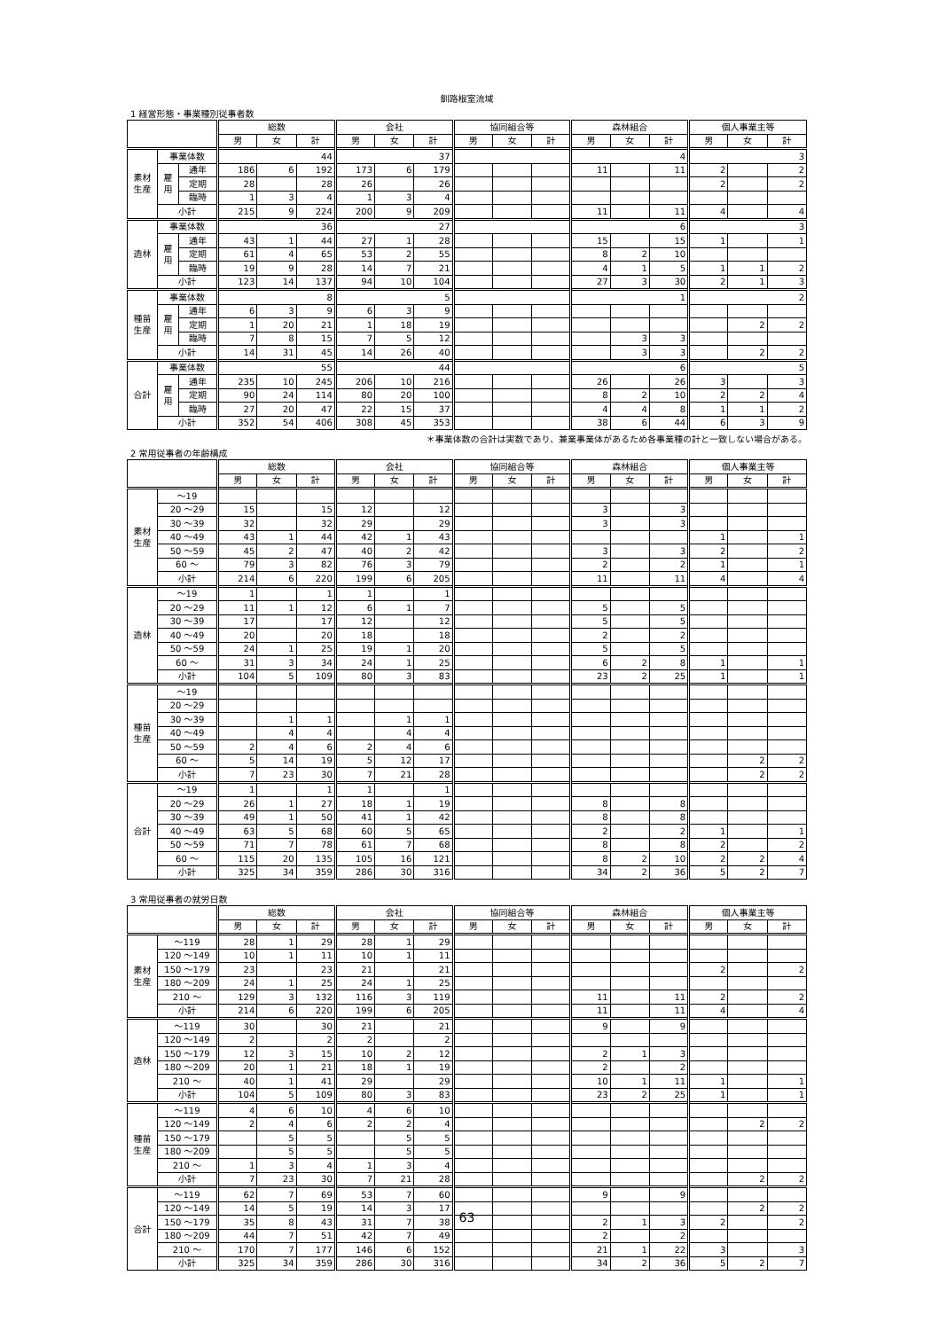釧路根室流域
1 経営形態・事業種別従事者数
| | | | 総数 | | | 会社 | | | 協同組合等 | | | 森林組合 | | | 個人事業主等 | | |
| --- | --- | --- | --- | --- | --- | --- | --- | --- | --- | --- | --- | --- | --- | --- | --- | --- | --- |
| | | | 男 | 女 | 計 | 男 | 女 | 計 | 男 | 女 | 計 | 男 | 女 | 計 | 男 | 女 | 計 |
| 素材 生産 | 事業体数 | | 44 | | | 37 | | | | | | 4 | | | 3 | | |
| | 雇 用 | 通年 | 186 | 6 | 192 | 173 | 6 | 179 | | | | 11 | | 11 | 2 | | 2 |
| | | 定期 | 28 | | 28 | 26 | | 26 | | | | | | | 2 | | 2 |
| | | 臨時 | 1 | 3 | 4 | 1 | 3 | 4 | | | | | | | | | |
| | 小計 | | 215 | 9 | 224 | 200 | 9 | 209 | | | | 11 | | 11 | 4 | | 4 |
| 造林 | 事業体数 | | 36 | | | 27 | | | | | | 6 | | | 3 | | |
| | 雇 用 | 通年 | 43 | 1 | 44 | 27 | 1 | 28 | | | | 15 | | 15 | 1 | | 1 |
| | | 定期 | 61 | 4 | 65 | 53 | 2 | 55 | | | | 8 | 2 | 10 | | | |
| | | 臨時 | 19 | 9 | 28 | 14 | 7 | 21 | | | | 4 | 1 | 5 | 1 | 1 | 2 |
| | 小計 | | 123 | 14 | 137 | 94 | 10 | 104 | | | | 27 | 3 | 30 | 2 | 1 | 3 |
| 種苗 生産 | 事業体数 | | 8 | | | 5 | | | | | | 1 | | | 2 | | |
| | 雇 用 | 通年 | 6 | 3 | 9 | 6 | 3 | 9 | | | | | | | | | |
| | | 定期 | 1 | 20 | 21 | 1 | 18 | 19 | | | | | | | | 2 | 2 |
| | | 臨時 | 7 | 8 | 15 | 7 | 5 | 12 | | | | | 3 | 3 | | | |
| | 小計 | | 14 | 31 | 45 | 14 | 26 | 40 | | | | | 3 | 3 | | 2 | 2 |
| 合計 | 事業体数 | | 55 | | | 44 | | | | | | 6 | | | 5 | | |
| | 雇 用 | 通年 | 235 | 10 | 245 | 206 | 10 | 216 | | | | 26 | | 26 | 3 | | 3 |
| | | 定期 | 90 | 24 | 114 | 80 | 20 | 100 | | | | 8 | 2 | 10 | 2 | 2 | 4 |
| | | 臨時 | 27 | 20 | 47 | 22 | 15 | 37 | | | | 4 | 4 | 8 | 1 | 1 | 2 |
| | 小計 | | 352 | 54 | 406 | 308 | 45 | 353 | | | | 38 | 6 | 44 | 6 | 3 | 9 |
＊事業体数の合計は実数であり、兼業事業体があるため各事業種の計と一致しない場合がある。
2 常用従事者の年齢構成
| | | 総数 | | | 会社 | | | 協同組合等 | | | 森林組合 | | | 個人事業主等 | | |
| --- | --- | --- | --- | --- | --- | --- | --- | --- | --- | --- | --- | --- | --- | --- | --- | --- |
| | | 男 | 女 | 計 | 男 | 女 | 計 | 男 | 女 | 計 | 男 | 女 | 計 | 男 | 女 | 計 |
| 素材 生産 | ～19 | | | | | | | | | | | | | | | |
| | 20 ～29 | 15 | | 15 | 12 | | 12 | | | | 3 | | 3 | | | |
| | 30 ～39 | 32 | | 32 | 29 | | 29 | | | | 3 | | 3 | | | |
| | 40 ～49 | 43 | 1 | 44 | 42 | 1 | 43 | | | | | | | 1 | | 1 |
| | 50 ～59 | 45 | 2 | 47 | 40 | 2 | 42 | | | | 3 | | 3 | 2 | | 2 |
| | 60 ～ | 79 | 3 | 82 | 76 | 3 | 79 | | | | 2 | | 2 | 1 | | 1 |
| | 小計 | 214 | 6 | 220 | 199 | 6 | 205 | | | | 11 | | 11 | 4 | | 4 |
| 造林 | ～19 | 1 | | 1 | 1 | | 1 | | | | | | | | | |
| | 20 ～29 | 11 | 1 | 12 | 6 | 1 | 7 | | | | 5 | | 5 | | | |
| | 30 ～39 | 17 | | 17 | 12 | | 12 | | | | 5 | | 5 | | | |
| | 40 ～49 | 20 | | 20 | 18 | | 18 | | | | 2 | | 2 | | | |
| | 50 ～59 | 24 | 1 | 25 | 19 | 1 | 20 | | | | 5 | | 5 | | | |
| | 60 ～ | 31 | 3 | 34 | 24 | 1 | 25 | | | | 6 | 2 | 8 | 1 | | 1 |
| | 小計 | 104 | 5 | 109 | 80 | 3 | 83 | | | | 23 | 2 | 25 | 1 | | 1 |
| 種苗 生産 | ～19 | | | | | | | | | | | | | | | |
| | 20 ～29 | | | | | | | | | | | | | | | |
| | 30 ～39 | | 1 | 1 | | 1 | 1 | | | | | | | | | |
| | 40 ～49 | | 4 | 4 | | 4 | 4 | | | | | | | | | |
| | 50 ～59 | 2 | 4 | 6 | 2 | 4 | 6 | | | | | | | | | |
| | 60 ～ | 5 | 14 | 19 | 5 | 12 | 17 | | | | | | | | 2 | 2 |
| | 小計 | 7 | 23 | 30 | 7 | 21 | 28 | | | | | | | | 2 | 2 |
| 合計 | ～19 | 1 | | 1 | 1 | | 1 | | | | | | | | | |
| | 20 ～29 | 26 | 1 | 27 | 18 | 1 | 19 | | | | 8 | | 8 | | | |
| | 30 ～39 | 49 | 1 | 50 | 41 | 1 | 42 | | | | 8 | | 8 | | | |
| | 40 ～49 | 63 | 5 | 68 | 60 | 5 | 65 | | | | 2 | | 2 | 1 | | 1 |
| | 50 ～59 | 71 | 7 | 78 | 61 | 7 | 68 | | | | 8 | | 8 | 2 | | 2 |
| | 60 ～ | 115 | 20 | 135 | 105 | 16 | 121 | | | | 8 | 2 | 10 | 2 | 2 | 4 |
| | 小計 | 325 | 34 | 359 | 286 | 30 | 316 | | | | 34 | 2 | 36 | 5 | 2 | 7 |
3 常用従事者の就労日数
| | | 総数 | | | 会社 | | | 協同組合等 | | | 森林組合 | | | 個人事業主等 | | |
| --- | --- | --- | --- | --- | --- | --- | --- | --- | --- | --- | --- | --- | --- | --- | --- | --- |
| | | 男 | 女 | 計 | 男 | 女 | 計 | 男 | 女 | 計 | 男 | 女 | 計 | 男 | 女 | 計 |
| 素材 生産 | ～119 | 28 | 1 | 29 | 28 | 1 | 29 | | | | | | | | | |
| | 120 ～149 | 10 | 1 | 11 | 10 | 1 | 11 | | | | | | | | | |
| | 150 ～179 | 23 | | 23 | 21 | | 21 | | | | | | | 2 | | 2 |
| | 180 ～209 | 24 | 1 | 25 | 24 | 1 | 25 | | | | | | | | | |
| | 210 ～ | 129 | 3 | 132 | 116 | 3 | 119 | | | | 11 | | 11 | 2 | | 2 |
| | 小計 | 214 | 6 | 220 | 199 | 6 | 205 | | | | 11 | | 11 | 4 | | 4 |
| 造林 | ～119 | 30 | | 30 | 21 | | 21 | | | | 9 | | 9 | | | |
| | 120 ～149 | 2 | | 2 | 2 | | 2 | | | | | | | | | |
| | 150 ～179 | 12 | 3 | 15 | 10 | 2 | 12 | | | | 2 | 1 | 3 | | | |
| | 180 ～209 | 20 | 1 | 21 | 18 | 1 | 19 | | | | 2 | | 2 | | | |
| | 210 ～ | 40 | 1 | 41 | 29 | | 29 | | | | 10 | 1 | 11 | 1 | | 1 |
| | 小計 | 104 | 5 | 109 | 80 | 3 | 83 | | | | 23 | 2 | 25 | 1 | | 1 |
| 種苗 生産 | ～119 | 4 | 6 | 10 | 4 | 6 | 10 | | | | | | | | | |
| | 120 ～149 | 2 | 4 | 6 | 2 | 2 | 4 | | | | | | | | 2 | 2 |
| | 150 ～179 | | 5 | 5 | | 5 | 5 | | | | | | | | | |
| | 180 ～209 | | 5 | 5 | | 5 | 5 | | | | | | | | | |
| | 210 ～ | 1 | 3 | 4 | 1 | 3 | 4 | | | | | | | | | |
| | 小計 | 7 | 23 | 30 | 7 | 21 | 28 | | | | | | | | 2 | 2 |
| 合計 | ～119 | 62 | 7 | 69 | 53 | 7 | 60 | | | | 9 | | 9 | | | |
| | 120 ～149 | 14 | 5 | 19 | 14 | 3 | 17 | | | | | | | | 2 | 2 |
| | 150 ～179 | 35 | 8 | 43 | 31 | 7 | 38 | | | | 2 | 1 | 3 | 2 | | 2 |
| | 180 ～209 | 44 | 7 | 51 | 42 | 7 | 49 | | | | 2 | | 2 | | | |
| | 210 ～ | 170 | 7 | 177 | 146 | 6 | 152 | | | | 21 | 1 | 22 | 3 | | 3 |
| | 小計 | 325 | 34 | 359 | 286 | 30 | 316 | | | | 34 | 2 | 36 | 5 | 2 | 7 |
63